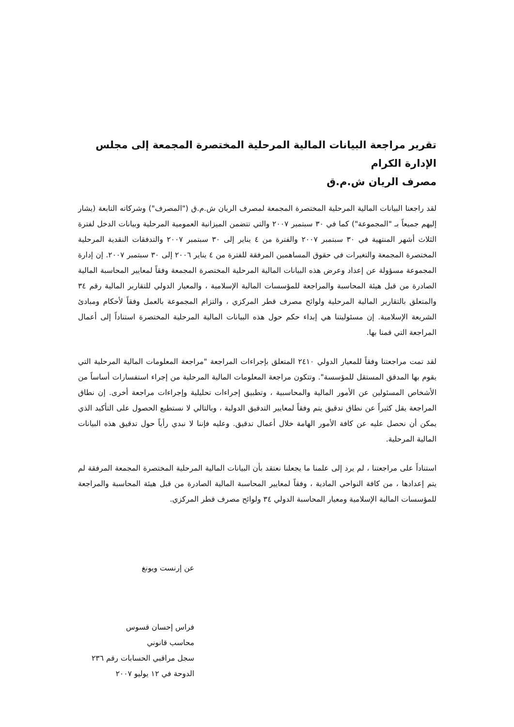تقرير مراجعة البيانات المالية المرحلية المختصرة المجمعة إلى مجلس الإدارة الكرام
مصرف الريان ش.م.ق
لقد راجعنا البيانات المالية المرحلية المختصرة المجمعة لمصرف الريان ش.م.ق ("المصرف") وشركاته التابعة (يشار إليهم جميعاً بـ "المجموعة") كما في ٣٠ سبتمبر ٢٠٠٧ والتي تتضمن الميزانية العمومية المرحلية وبيانات الدخل لفترة الثلاث أشهر المنتهية في ٣٠ سبتمبر ٢٠٠٧ والفترة من ٤ يناير إلى ٣٠ سبتمبر ٢٠٠٧ والتدفقات النقدية المرحلية المختصرة المجمعة والتغيرات في حقوق المساهمين المرفقة للفترة من ٤ يناير ٢٠٠٦ إلى ٣٠ سبتمبر ٢٠٠٧. إن إدارة المجموعة مسؤولة عن إعداد وعرض هذه البيانات المالية المرحلية المختصرة المجمعة وفقاً لمعايير المحاسبة المالية الصادرة من قبل هيئة المحاسبة والمراجعة للمؤسسات المالية الإسلامية ، والمعيار الدولي للتقارير المالية رقم ٣٤ والمتعلق بالتقارير المالية المرحلية ولوائح مصرف قطر المركزي ، والتزام المجموعة بالعمل وفقاً لأحكام ومبادئ الشريعة الإسلامية. إن مسئوليتنا هي إبداء حكم حول هذه البيانات المالية المرحلية المختصرة استناداً إلى أعمال المراجعة التي قمنا بها.
لقد تمت مراجعتنا وفقاً للمعيار الدولي ٢٤١٠ المتعلق بإجراءات المراجعة "مراجعة المعلومات المالية المرحلية التي يقوم بها المدقق المستقل للمؤسسة". وتتكون مراجعة المعلومات المالية المرحلية من إجراء استفسارات أساساً من الأشخاص المسئولين عن الأمور المالية والمحاسبية ، وتطبيق إجراءات تحليلية وإجراءات مراجعة أخرى. إن نطاق المراجعة يقل كثيراً عن نطاق تدقيق يتم وفقاً لمعايير التدقيق الدولية ، وبالتالي لا نستطيع الحصول على التأكيد الذي يمكن أن نحصل عليه عن كافة الأمور الهامة خلال أعمال تدقيق. وعليه فإننا لا نبدي رأياً حول تدقيق هذه البيانات المالية المرحلية.
استناداً على مراجعتنا ، لم يرد إلى علمنا ما يجعلنا نعتقد بأن البيانات المالية المرحلية المختصرة المجمعة المرفقة لم يتم إعدادها ، من كافة النواحي المادية ، وفقاً لمعايير المحاسبة المالية الصادرة من قبل هيئة المحاسبة والمراجعة للمؤسسات المالية الإسلامية ومعيار المحاسبة الدولي ٣٤ ولوائح مصرف قطر المركزي.
عن إرنست ويونغ
فراس إحسان قسوس
محاسب قانوني
سجل مراقبي الحسابات رقم ٢٣٦
الدوحة في ١٢ يوليو ٢٠٠٧